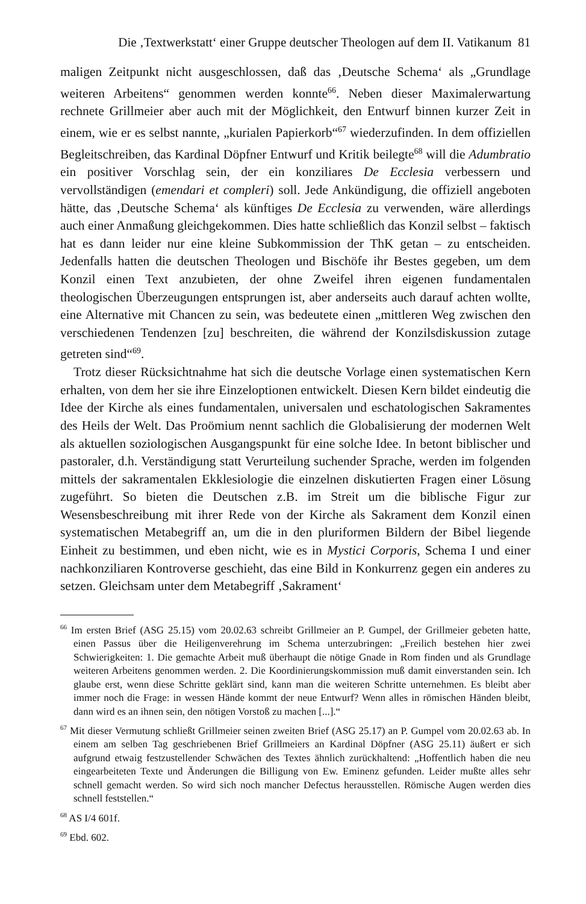Die ‚Textwerkstatt‘ einer Gruppe deutscher Theologen auf dem II. Vatikanum 81
maligen Zeitpunkt nicht ausgeschlossen, daß das ‚Deutsche Schema‘ als „Grundlage weiteren Arbeitens“ genommen werden konnte<sup>66</sup>. Neben dieser Maximalerwartung rechnete Grillmeier aber auch mit der Möglichkeit, den Entwurf binnen kurzer Zeit in einem, wie er es selbst nannte, „kurialen Papierkorb“<sup>67</sup> wiederzufinden. In dem offiziellen Begleitschreiben, das Kardinal Döpfner Entwurf und Kritik beilegte<sup>68</sup> will die Adumbratio ein positiver Vorschlag sein, der ein konziliares De Ecclesia verbessern und vervollständigen (emendari et compleri) soll. Jede Ankündigung, die offiziell angeboten hätte, das ‚Deutsche Schema‘ als künftiges De Ecclesia zu verwenden, wäre allerdings auch einer Anmaßung gleichgekommen. Dies hatte schließlich das Konzil selbst – faktisch hat es dann leider nur eine kleine Subkommission der ThK getan – zu entscheiden. Jedenfalls hatten die deutschen Theologen und Bischöfe ihr Bestes gegeben, um dem Konzil einen Text anzubieten, der ohne Zweifel ihren eigenen fundamentalen theologischen Überzeugungen entsprungen ist, aber anderseits auch darauf achten wollte, eine Alternative mit Chancen zu sein, was bedeutete einen „mittleren Weg zwischen den verschiedenen Tendenzen [zu] beschreiten, die während der Konzilsdiskussion zutage getreten sind“<sup>69</sup>.
Trotz dieser Rücksichtnahme hat sich die deutsche Vorlage einen systematischen Kern erhalten, von dem her sie ihre Einzeloptionen entwickelt. Diesen Kern bildet eindeutig die Idee der Kirche als eines fundamentalen, universalen und eschatologischen Sakramentes des Heils der Welt. Das Proömium nennt sachlich die Globalisierung der modernen Welt als aktuellen soziologischen Ausgangspunkt für eine solche Idee. In betont biblischer und pastoraler, d.h. Verständigung statt Verurteilung suchender Sprache, werden im folgenden mittels der sakramentalen Ekklesiologie die einzelnen diskutierten Fragen einer Lösung zugeführt. So bieten die Deutschen z.B. im Streit um die biblische Figur zur Wesensbeschreibung mit ihrer Rede von der Kirche als Sakrament dem Konzil einen systematischen Metabegriff an, um die in den pluriformen Bildern der Bibel liegende Einheit zu bestimmen, und eben nicht, wie es in Mystici Corporis, Schema I und einer nachkonziliaren Kontroverse geschieht, das eine Bild in Konkurrenz gegen ein anderes zu setzen. Gleichsam unter dem Metabegriff ‚Sakrament‘
<sup>66</sup> Im ersten Brief (ASG 25.15) vom 20.02.63 schreibt Grillmeier an P. Gumpel, der Grillmeier gebeten hatte, einen Passus über die Heiligenverehrung im Schema unterzubringen: „Freilich bestehen hier zwei Schwierigkeiten: 1. Die gemachte Arbeit muß überhaupt die nötige Gnade in Rom finden und als Grundlage weiteren Arbeitens genommen werden. 2. Die Koordinierungskommission muß damit einverstanden sein. Ich glaube erst, wenn diese Schritte geklärt sind, kann man die weiteren Schritte unternehmen. Es bleibt aber immer noch die Frage: in wessen Hände kommt der neue Entwurf? Wenn alles in römischen Händen bleibt, dann wird es an ihnen sein, den nötigen Vorstoß zu machen [...].“
<sup>67</sup> Mit dieser Vermutung schließt Grillmeier seinen zweiten Brief (ASG 25.17) an P. Gumpel vom 20.02.63 ab. In einem am selben Tag geschriebenen Brief Grillmeiers an Kardinal Döpfner (ASG 25.11) äußert er sich aufgrund etwaig festzustellender Schwächen des Textes ähnlich zurückhaltend: „Hoffentlich haben die neu eingearbeiteten Texte und Änderungen die Billigung von Ew. Eminenz gefunden. Leider mußte alles sehr schnell gemacht werden. So wird sich noch mancher Defectus herausstellen. Römische Augen werden dies schnell feststellen.“
<sup>68</sup> AS I/4 601f.
<sup>69</sup> Ebd. 602.